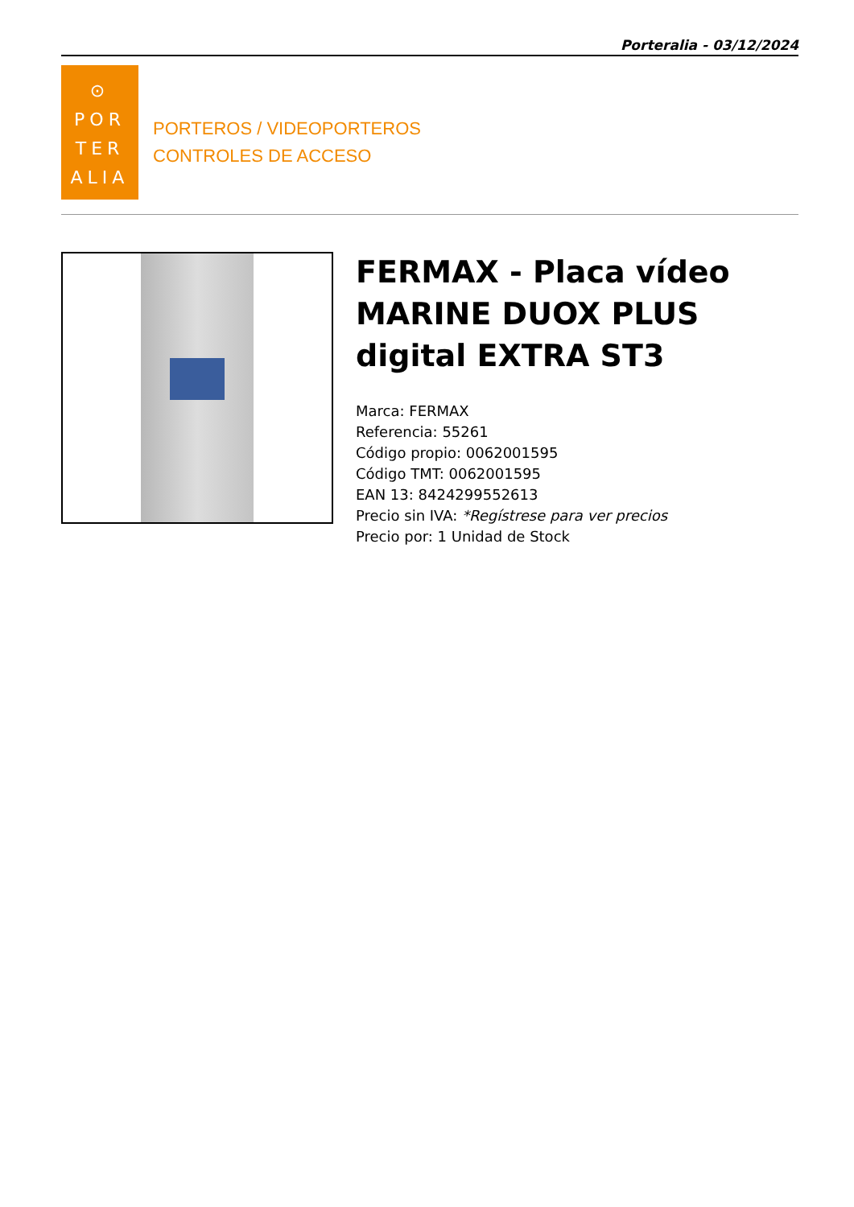Porteralia - 03/12/2024
⊙
POR
TER
ALIA
PORTEROS / VIDEOPORTEROS
CONTROLES DE ACCESO
FERMAX - Placa vídeo MARINE DUOX PLUS digital EXTRA ST3
Marca: FERMAX
Referencia: 55261
Código propio: 0062001595
Código TMT: 0062001595
EAN 13: 8424299552613
Precio sin IVA: *Regístrese para ver precios
Precio por: 1 Unidad de Stock